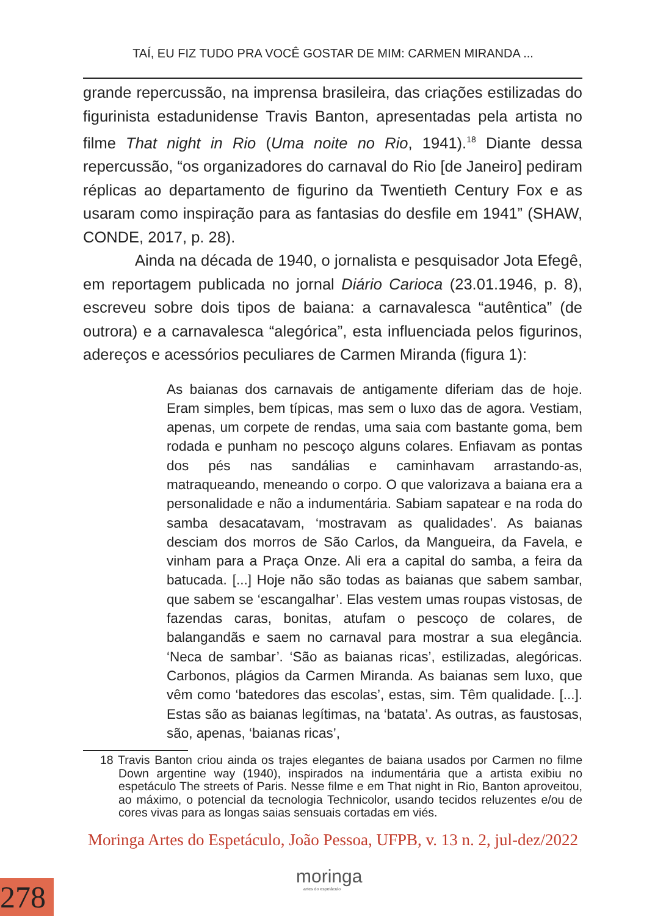TAÍ, EU FIZ TUDO PRA VOCÊ GOSTAR DE MIM: CARMEN MIRANDA ...
grande repercussão, na imprensa brasileira, das criações estilizadas do figurinista estadunidense Travis Banton, apresentadas pela artista no filme That night in Rio (Uma noite no Rio, 1941).<sup>18</sup> Diante dessa repercussão, “os organizadores do carnaval do Rio [de Janeiro] pediram réplicas ao departamento de figurino da Twentieth Century Fox e as usaram como inspiração para as fantasias do desfile em 1941” (SHAW, CONDE, 2017, p. 28).
Ainda na década de 1940, o jornalista e pesquisador Jota Efegê, em reportagem publicada no jornal Diário Carioca (23.01.1946, p. 8), escreveu sobre dois tipos de baiana: a carnavalesca “autêntica” (de outrora) e a carnavalesca “alegórica”, esta influenciada pelos figurinos, adereços e acessórios peculiares de Carmen Miranda (figura 1):
As baianas dos carnavais de antigamente diferiam das de hoje. Eram simples, bem típicas, mas sem o luxo das de agora. Vestiam, apenas, um corpete de rendas, uma saia com bastante goma, bem rodada e punham no pescoço alguns colares. Enfiavam as pontas dos pés nas sandálias e caminhavam arrastando-as, matraqueando, meneando o corpo. O que valorizava a baiana era a personalidade e não a indumentária. Sabiam sapatear e na roda do samba desacatavam, ‘mostravam as qualidades’. As baianas desciam dos morros de São Carlos, da Mangueira, da Favela, e vinham para a Praça Onze. Ali era a capital do samba, a feira da batucada. [...] Hoje não são todas as baianas que sabem sambar, que sabem se ‘escangalhar’. Elas vestem umas roupas vistosas, de fazendas caras, bonitas, atufam o pescoço de colares, de balangandãs e saem no carnaval para mostrar a sua elegância. ‘Neca de sambar’. ‘São as baianas ricas’, estilizadas, alegóricas. Carbonos, plágios da Carmen Miranda. As baianas sem luxo, que vêm como ‘batedores das escolas’, estas, sim. Têm qualidade. [...]. Estas são as baianas legítimas, na ‘batata’. As outras, as faustosas, são, apenas, ‘baianas ricas’,
18 Travis Banton criou ainda os trajes elegantes de baiana usados por Carmen no filme Down argentine way (1940), inspirados na indumentária que a artista exibiu no espetáculo The streets of Paris. Nesse filme e em That night in Rio, Banton aproveitou, ao máximo, o potencial da tecnologia Technicolor, usando tecidos reluzentes e/ou de cores vivas para as longas saias sensuais cortadas em viés.
Moringa Artes do Espetáculo, João Pessoa, UFPB, v. 13 n. 2, jul-dez/2022
moringa
artes do espetáculo
278